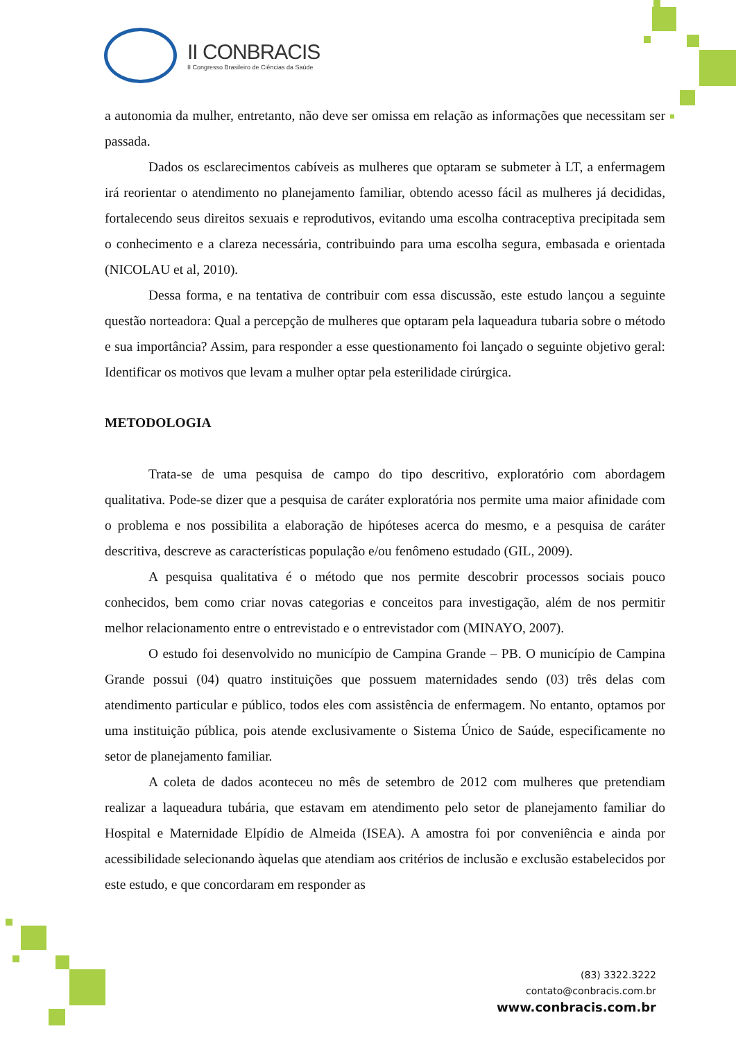II CONBRACIS
II Congresso Brasileiro de Ciências da Saúde
a autonomia da mulher, entretanto, não deve ser omissa em relação as informações que necessitam ser passada.
Dados os esclarecimentos cabíveis as mulheres que optaram se submeter à LT, a enfermagem irá reorientar o atendimento no planejamento familiar, obtendo acesso fácil as mulheres já decididas, fortalecendo seus direitos sexuais e reprodutivos, evitando uma escolha contraceptiva precipitada sem o conhecimento e a clareza necessária, contribuindo para uma escolha segura, embasada e orientada (NICOLAU et al, 2010).
Dessa forma, e na tentativa de contribuir com essa discussão, este estudo lançou a seguinte questão norteadora: Qual a percepção de mulheres que optaram pela laqueadura tubaria sobre o método e sua importância? Assim, para responder a esse questionamento foi lançado o seguinte objetivo geral: Identificar os motivos que levam a mulher optar pela esterilidade cirúrgica.
METODOLOGIA
Trata-se de uma pesquisa de campo do tipo descritivo, exploratório com abordagem qualitativa. Pode-se dizer que a pesquisa de caráter exploratória nos permite uma maior afinidade com o problema e nos possibilita a elaboração de hipóteses acerca do mesmo, e a pesquisa de caráter descritiva, descreve as características população e/ou fenômeno estudado (GIL, 2009).
A pesquisa qualitativa é o método que nos permite descobrir processos sociais pouco conhecidos, bem como criar novas categorias e conceitos para investigação, além de nos permitir melhor relacionamento entre o entrevistado e o entrevistador com (MINAYO, 2007).
O estudo foi desenvolvido no município de Campina Grande – PB. O município de Campina Grande possui (04) quatro instituições que possuem maternidades sendo (03) três delas com atendimento particular e público, todos eles com assistência de enfermagem. No entanto, optamos por uma instituição pública, pois atende exclusivamente o Sistema Único de Saúde, especificamente no setor de planejamento familiar.
A coleta de dados aconteceu no mês de setembro de 2012 com mulheres que pretendiam realizar a laqueadura tubária, que estavam em atendimento pelo setor de planejamento familiar do Hospital e Maternidade Elpídio de Almeida (ISEA). A amostra foi por conveniência e ainda por acessibilidade selecionando àquelas que atendiam aos critérios de inclusão e exclusão estabelecidos por este estudo, e que concordaram em responder as
(83) 3322.3222
contato@conbracis.com.br
www.conbracis.com.br